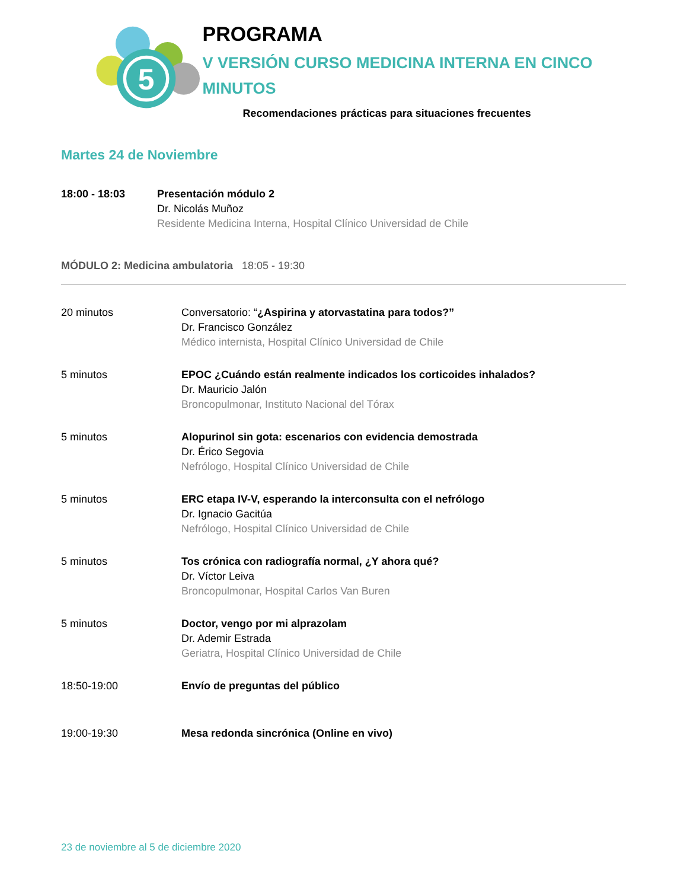5
PROGRAMA
V VERSIÓN CURSO MEDICINA INTERNA EN CINCO MINUTOS
Recomendaciones prácticas para situaciones frecuentes
Martes 24 de Noviembre
18:00 - 18:03 Presentación módulo 2
Dr. Nicolás Muñoz
Residente Medicina Interna, Hospital Clínico Universidad de Chile
MÓDULO 2: Medicina ambulatoria 18:05 - 19:30
20 minutos Conversatorio: “¿Aspirina y atorvastatina para todos?”
Dr. Francisco González
Médico internista, Hospital Clínico Universidad de Chile
5 minutos EPOC ¿Cuándo están realmente indicados los corticoides inhalados?
Dr. Mauricio Jalón
Broncopulmonar, Instituto Nacional del Tórax
5 minutos Alopurinol sin gota: escenarios con evidencia demostrada
Dr. Érico Segovia
Nefrólogo, Hospital Clínico Universidad de Chile
5 minutos ERC etapa IV-V, esperando la interconsulta con el nefrólogo
Dr. Ignacio Gacitúa
Nefrólogo, Hospital Clínico Universidad de Chile
5 minutos Tos crónica con radiografía normal, ¿Y ahora qué?
Dr. Víctor Leiva
Broncopulmonar, Hospital Carlos Van Buren
5 minutos Doctor, vengo por mi alprazolam
Dr. Ademir Estrada
Geriatra, Hospital Clínico Universidad de Chile
18:50-19:00 Envío de preguntas del público
19:00-19:30 Mesa redonda sincrónica (Online en vivo)
23 de noviembre al 5 de diciembre 2020